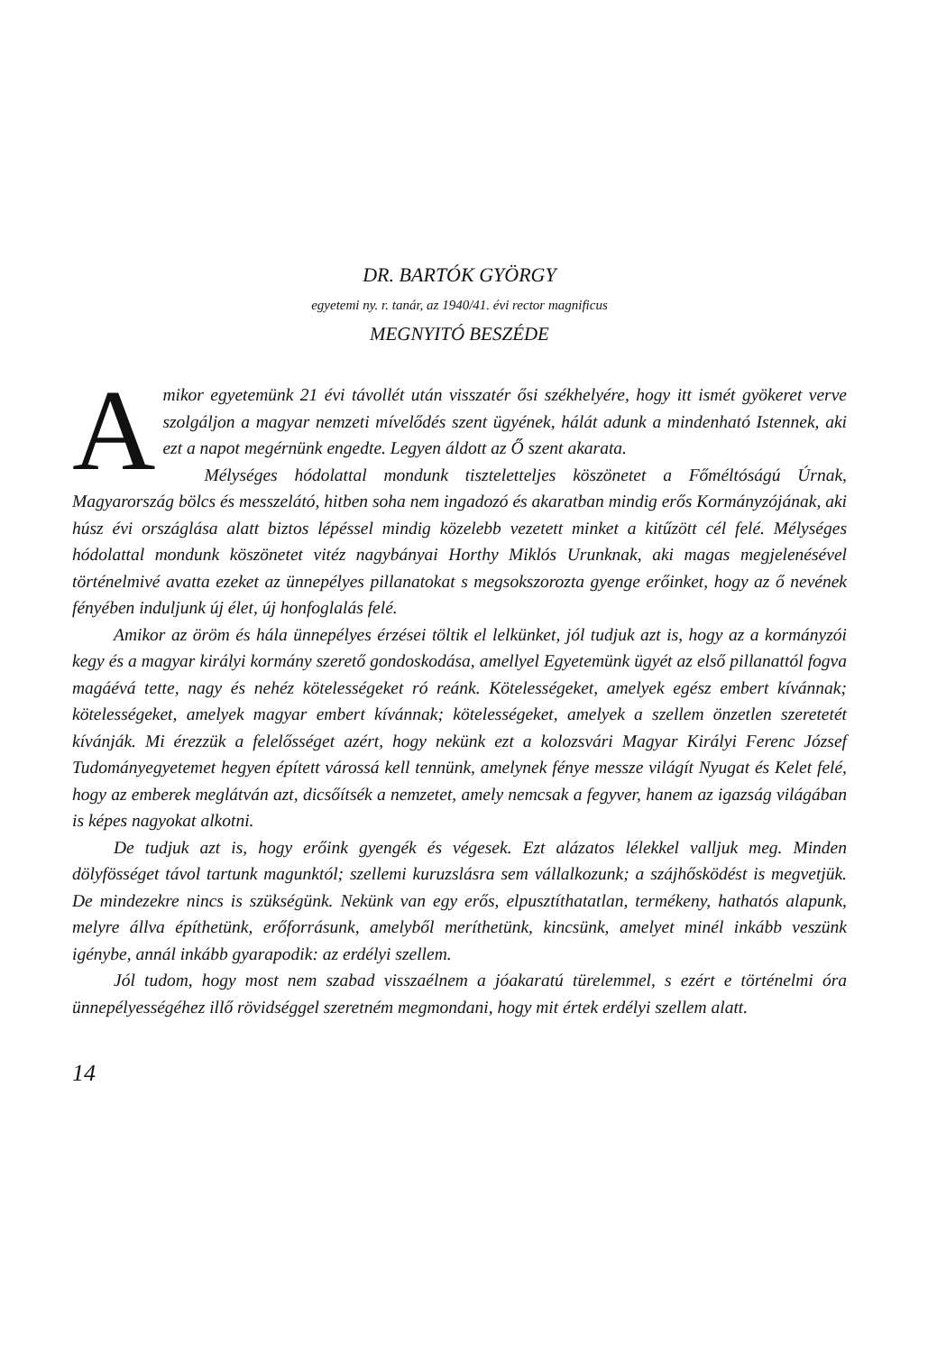DR. BARTÓK GYÖRGY
egyetemi ny. r. tanár, az 1940/41. évi rector magnificus
MEGNYITÓ BESZÉDE
Amikor egyetemünk 21 évi távollét után visszatér ősi székhelyére, hogy itt ismét gyökeret verve szolgáljon a magyar nemzeti mívelődés szent ügyének, hálát adunk a mindenható Istennek, aki ezt a napot megérnünk engedte. Legyen áldott az Ő szent akarata.
Mélységes hódolattal mondunk tiszteletteljes köszönetet a Főméltóságú Úrnak, Magyarország bölcs és messzelátó, hitben soha nem ingadozó és akaratban mindig erős Kormányzójának, aki húsz évi országlása alatt biztos lépéssel mindig közelebb vezetett minket a kitűzött cél felé. Mélységes hódolattal mondunk köszönetet vitéz nagybányai Horthy Miklós Urunknak, aki magas megjelenésével történelmivé avatta ezeket az ünnepélyes pillanatokat s megsokszorozta gyenge erőinket, hogy az ő nevének fényében induljunk új élet, új honfoglalás felé.
Amikor az öröm és hála ünnepélyes érzései töltik el lelkünket, jól tudjuk azt is, hogy az a kormányzói kegy és a magyar királyi kormány szerető gondoskodása, amellyel Egyetemünk ügyét az első pillanattól fogva magáévá tette, nagy és nehéz kötelességeket ró reánk. Kötelességeket, amelyek egész embert kívánnak; kötelességeket, amelyek magyar embert kívánnak; kötelességeket, amelyek a szellem önzetlen szeretetét kívánják. Mi érezzük a felelősséget azért, hogy nekünk ezt a kolozsvári Magyar Királyi Ferenc József Tudományegyetemet hegyen épített várossá kell tennünk, amelynek fénye messze világít Nyugat és Kelet felé, hogy az emberek meglátván azt, dicsőítsék a nemzetet, amely nemcsak a fegyver, hanem az igazság világában is képes nagyokat alkotni.
De tudjuk azt is, hogy erőink gyengék és végesek. Ezt alázatos lélekkel valljuk meg. Minden dölyfösséget távol tartunk magunktól; szellemi kuruzslásra sem vállalkozunk; a szájhősködést is megvetjük. De mindezekre nincs is szükségünk. Nekünk van egy erős, elpusztíthatatlan, termékeny, hathatós alapunk, melyre állva építhetünk, erőforrásunk, amelyből meríthetünk, kincsünk, amelyet minél inkább veszünk igénybe, annál inkább gyarapodik: az erdélyi szellem.
Jól tudom, hogy most nem szabad visszaélnem a jóakaratú türelemmel, s ezért e történelmi óra ünnepélyességéhez illő rövidséggel szeretném megmondani, hogy mit értek erdélyi szellem alatt.
14